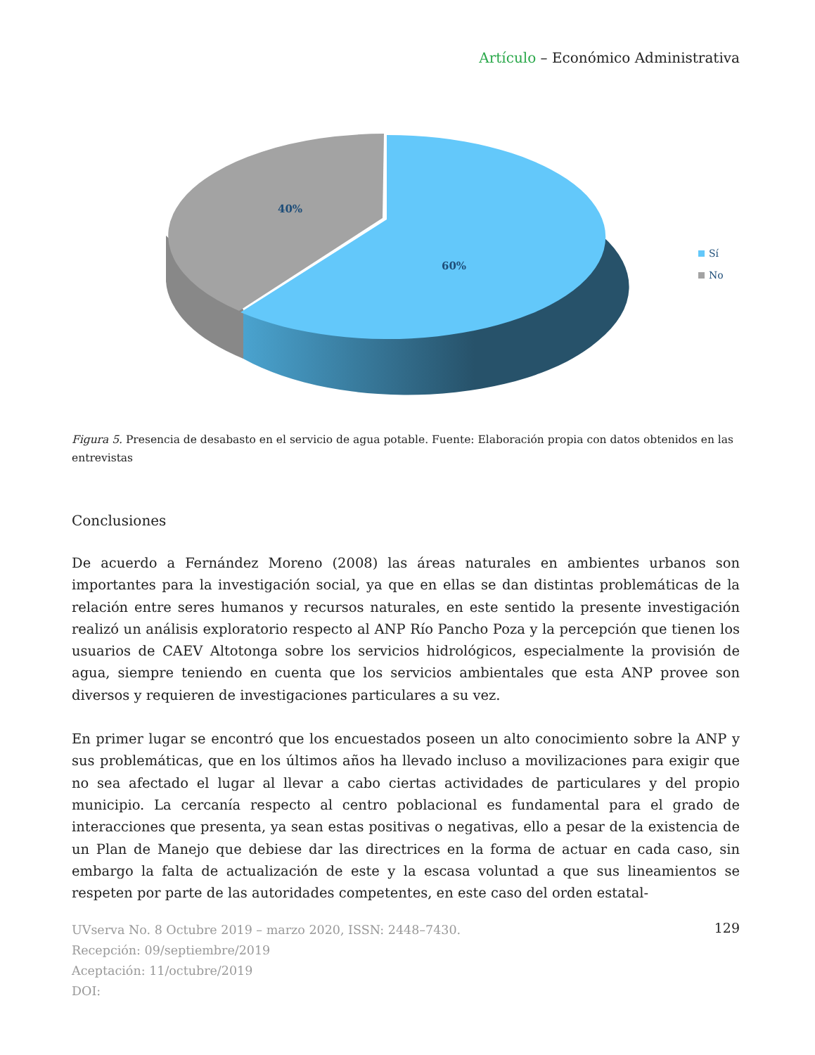Artículo – Económico Administrativa
40%
60%
Sí
No
Figura 5. Presencia de desabasto en el servicio de agua potable. Fuente: Elaboración propia con datos obtenidos en las entrevistas
Conclusiones
De acuerdo a Fernández Moreno (2008) las áreas naturales en ambientes urbanos son importantes para la investigación social, ya que en ellas se dan distintas problemáticas de la relación entre seres humanos y recursos naturales, en este sentido la presente investigación realizó un análisis exploratorio respecto al ANP Río Pancho Poza y la percepción que tienen los usuarios de CAEV Altotonga sobre los servicios hidrológicos, especialmente la provisión de agua, siempre teniendo en cuenta que los servicios ambientales que esta ANP provee son diversos y requieren de investigaciones particulares a su vez.
En primer lugar se encontró que los encuestados poseen un alto conocimiento sobre la ANP y sus problemáticas, que en los últimos años ha llevado incluso a movilizaciones para exigir que no sea afectado el lugar al llevar a cabo ciertas actividades de particulares y del propio municipio. La cercanía respecto al centro poblacional es fundamental para el grado de interacciones que presenta, ya sean estas positivas o negativas, ello a pesar de la existencia de un Plan de Manejo que debiese dar las directrices en la forma de actuar en cada caso, sin embargo la falta de actualización de este y la escasa voluntad a que sus lineamientos se respeten por parte de las autoridades competentes, en este caso del orden estatal-
UVserva No. 8 Octubre 2019 – marzo 2020, ISSN: 2448–7430.
Recepción: 09/septiembre/2019
Aceptación: 11/octubre/2019
DOI:
129